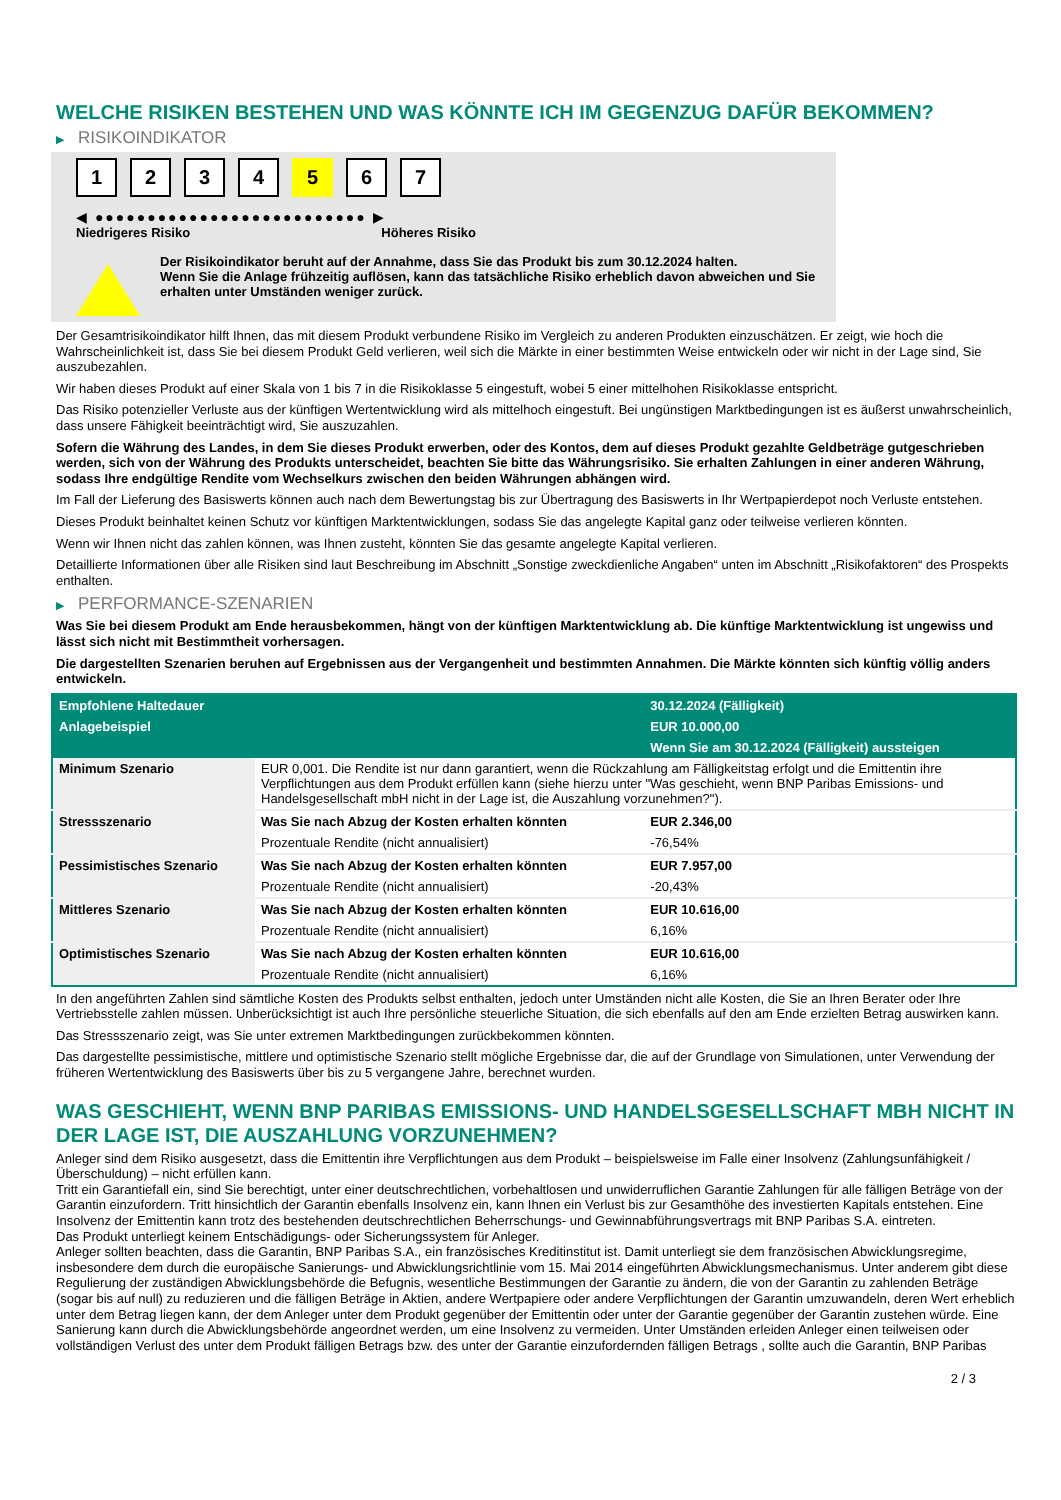WELCHE RISIKEN BESTEHEN UND WAS KÖNNTE ICH IM GEGENZUG DAFÜR BEKOMMEN?
▶ RISIKOINDIKATOR
1 2 3 4 5 6 7
◀ ●●●●●●●●●●●●●●●●●●●●●●●●●● ▶
Niedrigeres Risiko Höheres Risiko
Der Risikoindikator beruht auf der Annahme, dass Sie das Produkt bis zum 30.12.2024 halten.
Wenn Sie die Anlage frühzeitig auflösen, kann das tatsächliche Risiko erheblich davon abweichen und Sie erhalten unter Umständen weniger zurück.
Der Gesamtrisikoindikator hilft Ihnen, das mit diesem Produkt verbundene Risiko im Vergleich zu anderen Produkten einzuschätzen. Er zeigt, wie hoch die Wahrscheinlichkeit ist, dass Sie bei diesem Produkt Geld verlieren, weil sich die Märkte in einer bestimmten Weise entwickeln oder wir nicht in der Lage sind, Sie auszubezahlen.
Wir haben dieses Produkt auf einer Skala von 1 bis 7 in die Risikoklasse 5 eingestuft, wobei 5 einer mittelhohen Risikoklasse entspricht.
Das Risiko potenzieller Verluste aus der künftigen Wertentwicklung wird als mittelhoch eingestuft. Bei ungünstigen Marktbedingungen ist es äußerst unwahrscheinlich, dass unsere Fähigkeit beeinträchtigt wird, Sie auszuzahlen.
Sofern die Währung des Landes, in dem Sie dieses Produkt erwerben, oder des Kontos, dem auf dieses Produkt gezahlte Geldbeträge gutgeschrieben werden, sich von der Währung des Produkts unterscheidet, beachten Sie bitte das Währungsrisiko. Sie erhalten Zahlungen in einer anderen Währung, sodass Ihre endgültige Rendite vom Wechselkurs zwischen den beiden Währungen abhängen wird.
Im Fall der Lieferung des Basiswerts können auch nach dem Bewertungstag bis zur Übertragung des Basiswerts in Ihr Wertpapierdepot noch Verluste entstehen.
Dieses Produkt beinhaltet keinen Schutz vor künftigen Marktentwicklungen, sodass Sie das angelegte Kapital ganz oder teilweise verlieren könnten.
Wenn wir Ihnen nicht das zahlen können, was Ihnen zusteht, könnten Sie das gesamte angelegte Kapital verlieren.
Detaillierte Informationen über alle Risiken sind laut Beschreibung im Abschnitt „Sonstige zweckdienliche Angaben“ unten im Abschnitt „Risikofaktoren“ des Prospekts enthalten.
▶ PERFORMANCE-SZENARIEN
Was Sie bei diesem Produkt am Ende herausbekommen, hängt von der künftigen Marktentwicklung ab. Die künftige Marktentwicklung ist ungewiss und lässt sich nicht mit Bestimmtheit vorhersagen.
Die dargestellten Szenarien beruhen auf Ergebnissen aus der Vergangenheit und bestimmten Annahmen. Die Märkte könnten sich künftig völlig anders entwickeln.
| Empfohlene Haltedauer | | 30.12.2024 (Fälligkeit) |
| --- | --- | --- |
| Anlagebeispiel | | EUR 10.000,00 |
| | | Wenn Sie am 30.12.2024 (Fälligkeit) aussteigen |
| Minimum Szenario | EUR 0,001. Die Rendite ist nur dann garantiert, wenn die Rückzahlung am Fälligkeitstag erfolgt und die Emittentin ihre Verpflichtungen aus dem Produkt erfüllen kann (siehe hierzu unter "Was geschieht, wenn BNP Paribas Emissions- und Handelsgesellschaft mbH nicht in der Lage ist, die Auszahlung vorzunehmen?"). | |
| Stressszenario | Was Sie nach Abzug der Kosten erhalten könnten | EUR 2.346,00 |
| | Prozentuale Rendite (nicht annualisiert) | -76,54% |
| Pessimistisches Szenario | Was Sie nach Abzug der Kosten erhalten könnten | EUR 7.957,00 |
| | Prozentuale Rendite (nicht annualisiert) | -20,43% |
| Mittleres Szenario | Was Sie nach Abzug der Kosten erhalten könnten | EUR 10.616,00 |
| | Prozentuale Rendite (nicht annualisiert) | 6,16% |
| Optimistisches Szenario | Was Sie nach Abzug der Kosten erhalten könnten | EUR 10.616,00 |
| | Prozentuale Rendite (nicht annualisiert) | 6,16% |
In den angeführten Zahlen sind sämtliche Kosten des Produkts selbst enthalten, jedoch unter Umständen nicht alle Kosten, die Sie an Ihren Berater oder Ihre Vertriebsstelle zahlen müssen. Unberücksichtigt ist auch Ihre persönliche steuerliche Situation, die sich ebenfalls auf den am Ende erzielten Betrag auswirken kann.
Das Stressszenario zeigt, was Sie unter extremen Marktbedingungen zurückbekommen könnten.
Das dargestellte pessimistische, mittlere und optimistische Szenario stellt mögliche Ergebnisse dar, die auf der Grundlage von Simulationen, unter Verwendung der früheren Wertentwicklung des Basiswerts über bis zu 5 vergangene Jahre, berechnet wurden.
WAS GESCHIEHT, WENN BNP PARIBAS EMISSIONS- UND HANDELSGESELLSCHAFT MBH NICHT IN DER LAGE IST, DIE AUSZAHLUNG VORZUNEHMEN?
Anleger sind dem Risiko ausgesetzt, dass die Emittentin ihre Verpflichtungen aus dem Produkt – beispielsweise im Falle einer Insolvenz (Zahlungsunfähigkeit / Überschuldung) – nicht erfüllen kann.
Tritt ein Garantiefall ein, sind Sie berechtigt, unter einer deutschrechtlichen, vorbehaltlosen und unwiderruflichen Garantie Zahlungen für alle fälligen Beträge von der Garantin einzufordern. Tritt hinsichtlich der Garantin ebenfalls Insolvenz ein, kann Ihnen ein Verlust bis zur Gesamthöhe des investierten Kapitals entstehen. Eine Insolvenz der Emittentin kann trotz des bestehenden deutschrechtlichen Beherrschungs- und Gewinnabführungsvertrags mit BNP Paribas S.A. eintreten.
Das Produkt unterliegt keinem Entschädigungs- oder Sicherungssystem für Anleger.
Anleger sollten beachten, dass die Garantin, BNP Paribas S.A., ein französisches Kreditinstitut ist. Damit unterliegt sie dem französischen Abwicklungsregime, insbesondere dem durch die europäische Sanierungs- und Abwicklungsrichtlinie vom 15. Mai 2014 eingeführten Abwicklungsmechanismus. Unter anderem gibt diese Regulierung der zuständigen Abwicklungsbehörde die Befugnis, wesentliche Bestimmungen der Garantie zu ändern, die von der Garantin zu zahlenden Beträge (sogar bis auf null) zu reduzieren und die fälligen Beträge in Aktien, andere Wertpapiere oder andere Verpflichtungen der Garantin umzuwandeln, deren Wert erheblich unter dem Betrag liegen kann, der dem Anleger unter dem Produkt gegenüber der Emittentin oder unter der Garantie gegenüber der Garantin zustehen würde. Eine Sanierung kann durch die Abwicklungsbehörde angeordnet werden, um eine Insolvenz zu vermeiden. Unter Umständen erleiden Anleger einen teilweisen oder vollständigen Verlust des unter dem Produkt fälligen Betrags bzw. des unter der Garantie einzufordernden fälligen Betrags , sollte auch die Garantin, BNP Paribas
2 / 3